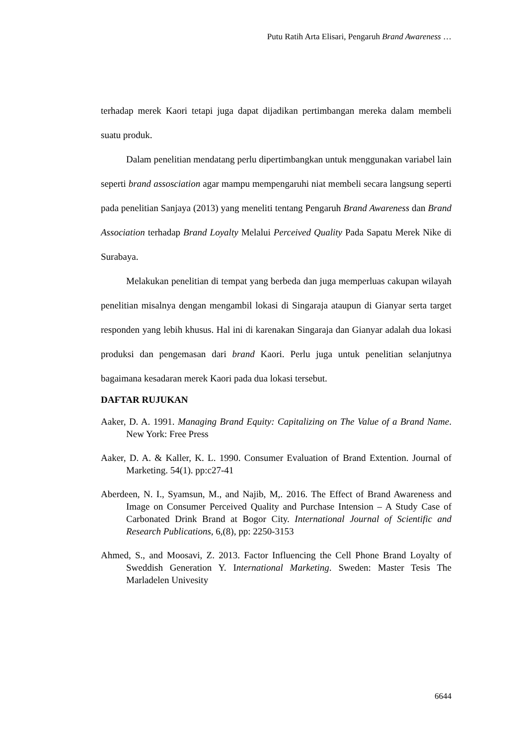Putu Ratih Arta Elisari, Pengaruh Brand Awareness …
terhadap merek Kaori tetapi juga dapat dijadikan pertimbangan mereka dalam membeli suatu produk.
Dalam penelitian mendatang perlu dipertimbangkan untuk menggunakan variabel lain seperti brand assosciation agar mampu mempengaruhi niat membeli secara langsung seperti pada penelitian Sanjaya (2013) yang meneliti tentang Pengaruh Brand Awareness dan Brand Association terhadap Brand Loyalty Melalui Perceived Quality Pada Sapatu Merek Nike di Surabaya.
Melakukan penelitian di tempat yang berbeda dan juga memperluas cakupan wilayah penelitian misalnya dengan mengambil lokasi di Singaraja ataupun di Gianyar serta target responden yang lebih khusus. Hal ini di karenakan Singaraja dan Gianyar adalah dua lokasi produksi dan pengemasan dari brand Kaori. Perlu juga untuk penelitian selanjutnya bagaimana kesadaran merek Kaori pada dua lokasi tersebut.
DAFTAR RUJUKAN
Aaker, D. A. 1991. Managing Brand Equity: Capitalizing on The Value of a Brand Name. New York: Free Press
Aaker, D. A. & Kaller, K. L. 1990. Consumer Evaluation of Brand Extention. Journal of Marketing. 54(1). pp:c27-41
Aberdeen, N. I., Syamsun, M., and Najib, M,. 2016. The Effect of Brand Awareness and Image on Consumer Perceived Quality and Purchase Intension – A Study Case of Carbonated Drink Brand at Bogor City. International Journal of Scientific and Research Publications, 6,(8), pp: 2250-3153
Ahmed, S., and Moosavi, Z. 2013. Factor Influencing the Cell Phone Brand Loyalty of Sweddish Generation Y. International Marketing. Sweden: Master Tesis The Marladelen Univesity
6644